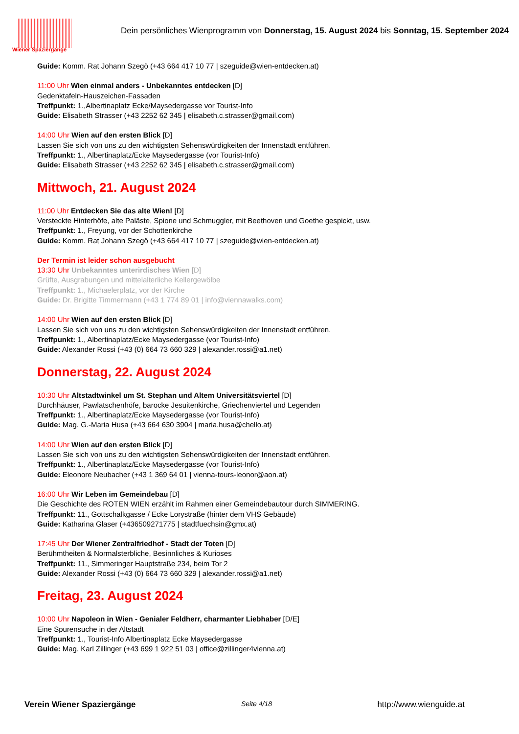Wiener Spaziergänge
Dein persönliches Wienprogramm von Donnerstag, 15. August 2024 bis Sonntag, 15. September 2024
Guide: Komm. Rat Johann Szegö (+43 664 417 10 77 | szeguide@wien-entdecken.at)
11:00 Uhr Wien einmal anders - Unbekanntes entdecken [D]
Gedenktafeln-Hauszeichen-Fassaden
Treffpunkt: 1.,Albertinaplatz Ecke/Maysedergasse vor Tourist-Info
Guide: Elisabeth Strasser (+43 2252 62 345 | elisabeth.c.strasser@gmail.com)
14:00 Uhr Wien auf den ersten Blick [D]
Lassen Sie sich von uns zu den wichtigsten Sehenswürdigkeiten der Innenstadt entführen.
Treffpunkt: 1., Albertinaplatz/Ecke Maysedergasse (vor Tourist-Info)
Guide: Elisabeth Strasser (+43 2252 62 345 | elisabeth.c.strasser@gmail.com)
Mittwoch, 21. August 2024
11:00 Uhr Entdecken Sie das alte Wien! [D]
Versteckte Hinterhöfe, alte Paläste, Spione und Schmuggler, mit Beethoven und Goethe gespickt, usw.
Treffpunkt: 1., Freyung, vor der Schottenkirche
Guide: Komm. Rat Johann Szegö (+43 664 417 10 77 | szeguide@wien-entdecken.at)
Der Termin ist leider schon ausgebucht
13:30 Uhr Unbekanntes unterirdisches Wien [D]
Grüfte, Ausgrabungen und mittelalterliche Kellergewölbe
Treffpunkt: 1., Michaelerplatz, vor der Kirche
Guide: Dr. Brigitte Timmermann (+43 1 774 89 01 | info@viennawalks.com)
14:00 Uhr Wien auf den ersten Blick [D]
Lassen Sie sich von uns zu den wichtigsten Sehenswürdigkeiten der Innenstadt entführen.
Treffpunkt: 1., Albertinaplatz/Ecke Maysedergasse (vor Tourist-Info)
Guide: Alexander Rossi (+43 (0) 664 73 660 329 | alexander.rossi@a1.net)
Donnerstag, 22. August 2024
10:30 Uhr Altstadtwinkel um St. Stephan und Altem Universitätsviertel [D]
Durchhäuser, Pawlatschenhöfe, barocke Jesuitenkirche, Griechenviertel und Legenden
Treffpunkt: 1., Albertinaplatz/Ecke Maysedergasse (vor Tourist-Info)
Guide: Mag. G.-Maria Husa (+43 664 630 3904 | maria.husa@chello.at)
14:00 Uhr Wien auf den ersten Blick [D]
Lassen Sie sich von uns zu den wichtigsten Sehenswürdigkeiten der Innenstadt entführen.
Treffpunkt: 1., Albertinaplatz/Ecke Maysedergasse (vor Tourist-Info)
Guide: Eleonore Neubacher (+43 1 369 64 01 | vienna-tours-leonor@aon.at)
16:00 Uhr Wir Leben im Gemeindebau [D]
Die Geschichte des ROTEN WIEN erzählt im Rahmen einer Gemeindebautour durch SIMMERING.
Treffpunkt: 11., Gottschalkgasse / Ecke Lorystraße (hinter dem VHS Gebäude)
Guide: Katharina Glaser (+436509271775 | stadtfuechsin@gmx.at)
17:45 Uhr Der Wiener Zentralfriedhof - Stadt der Toten [D]
Berühmtheiten & Normalsterbliche, Besinnliches & Kurioses
Treffpunkt: 11., Simmeringer Hauptstraße 234, beim Tor 2
Guide: Alexander Rossi (+43 (0) 664 73 660 329 | alexander.rossi@a1.net)
Freitag, 23. August 2024
10:00 Uhr Napoleon in Wien - Genialer Feldherr, charmanter Liebhaber [D/E]
Eine Spurensuche in der Altstadt
Treffpunkt: 1., Tourist-Info Albertinaplatz Ecke Maysedergasse
Guide: Mag. Karl Zillinger (+43 699 1 922 51 03 | office@zillinger4vienna.at)
Verein Wiener Spaziergänge Seite 4/18 http://www.wienguide.at